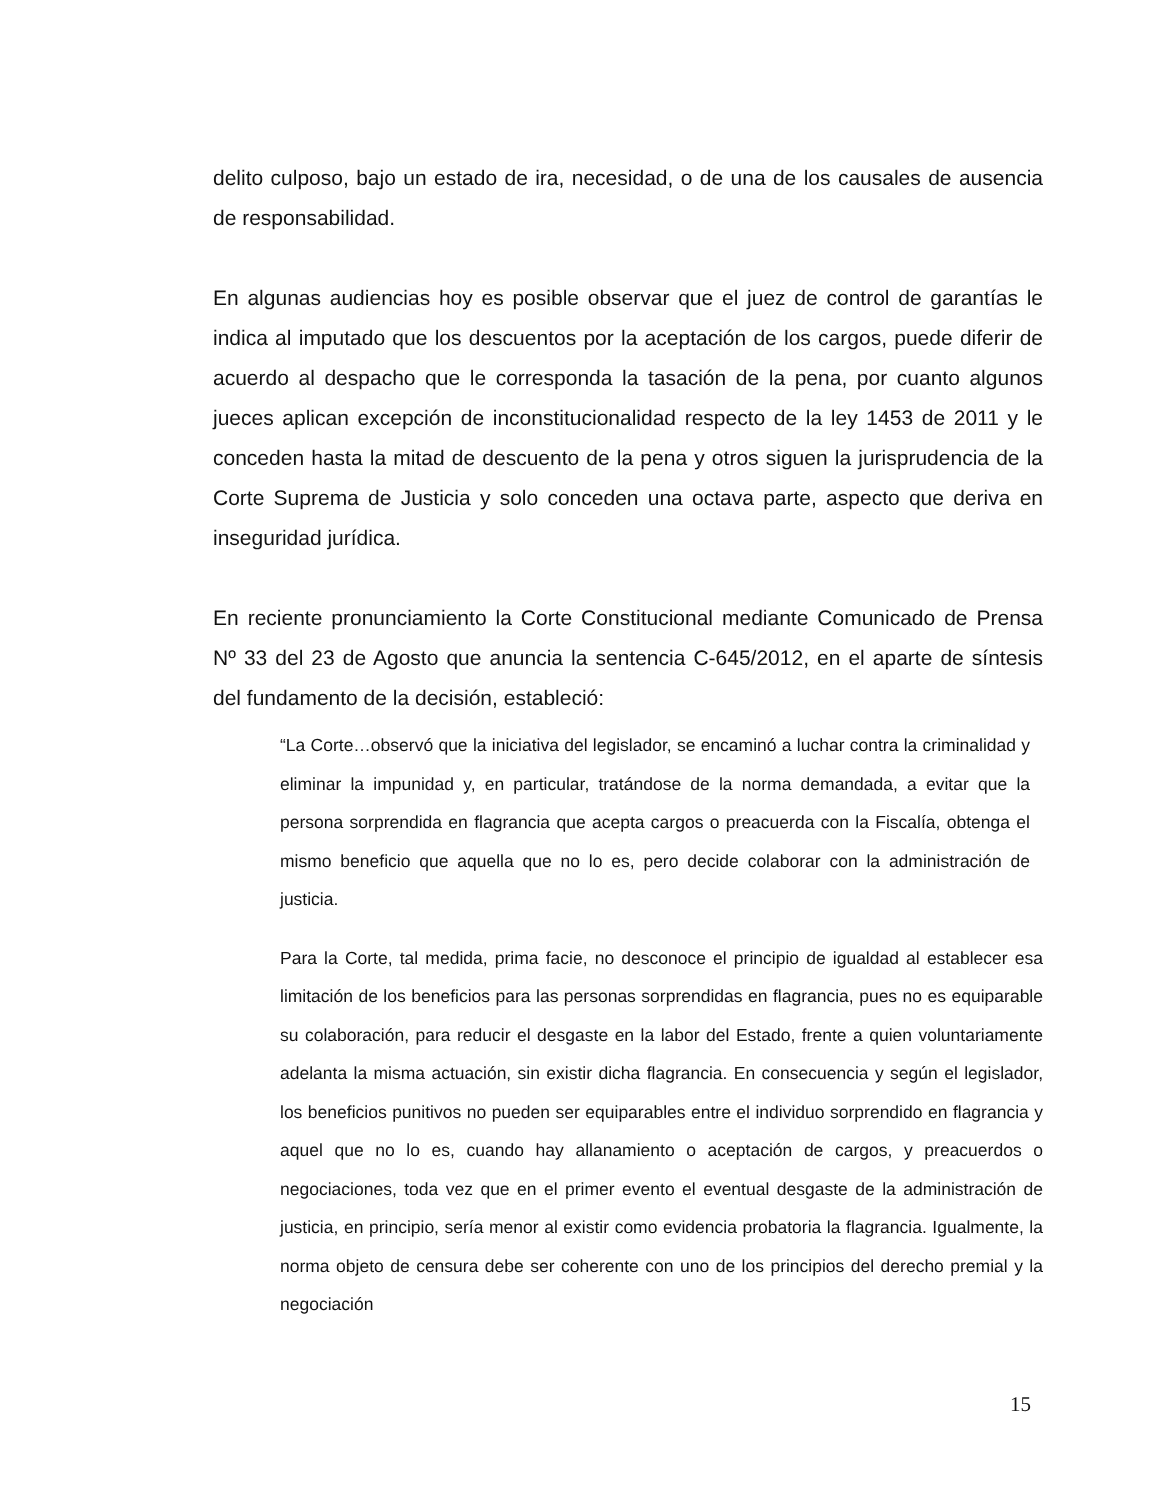delito culposo, bajo un estado de ira, necesidad, o de una de los causales de ausencia de responsabilidad.
En algunas audiencias hoy es posible observar que el juez de control de garantías le indica al imputado que los descuentos por la aceptación de los cargos, puede diferir de acuerdo al despacho que le corresponda la tasación de la pena, por cuanto algunos jueces aplican excepción de inconstitucionalidad respecto de la ley 1453 de 2011 y le conceden hasta la mitad de descuento de la pena y otros siguen la jurisprudencia de la Corte Suprema de Justicia y solo conceden una octava parte, aspecto que deriva en inseguridad jurídica.
En reciente pronunciamiento la Corte Constitucional mediante Comunicado de Prensa Nº 33 del 23 de Agosto que anuncia la sentencia C-645/2012, en el aparte de síntesis del fundamento de la decisión, estableció:
“La Corte…observó que la iniciativa del legislador, se encaminó a luchar contra la criminalidad y eliminar la impunidad y, en particular, tratándose de la norma demandada, a evitar que la persona sorprendida en flagrancia que acepta cargos o preacuerda con la Fiscalía, obtenga el mismo beneficio que aquella que no lo es, pero decide colaborar con la administración de justicia.
Para la Corte, tal medida, prima facie, no desconoce el principio de igualdad al establecer esa limitación de los beneficios para las personas sorprendidas en flagrancia, pues no es equiparable su colaboración, para reducir el desgaste en la labor del Estado, frente a quien voluntariamente adelanta la misma actuación, sin existir dicha flagrancia. En consecuencia y según el legislador, los beneficios punitivos no pueden ser equiparables entre el individuo sorprendido en flagrancia y aquel que no lo es, cuando hay allanamiento o aceptación de cargos, y preacuerdos o negociaciones, toda vez que en el primer evento el eventual desgaste de la administración de justicia, en principio, sería menor al existir como evidencia probatoria la flagrancia. Igualmente, la norma objeto de censura debe ser coherente con uno de los principios del derecho premial y la negociación
15